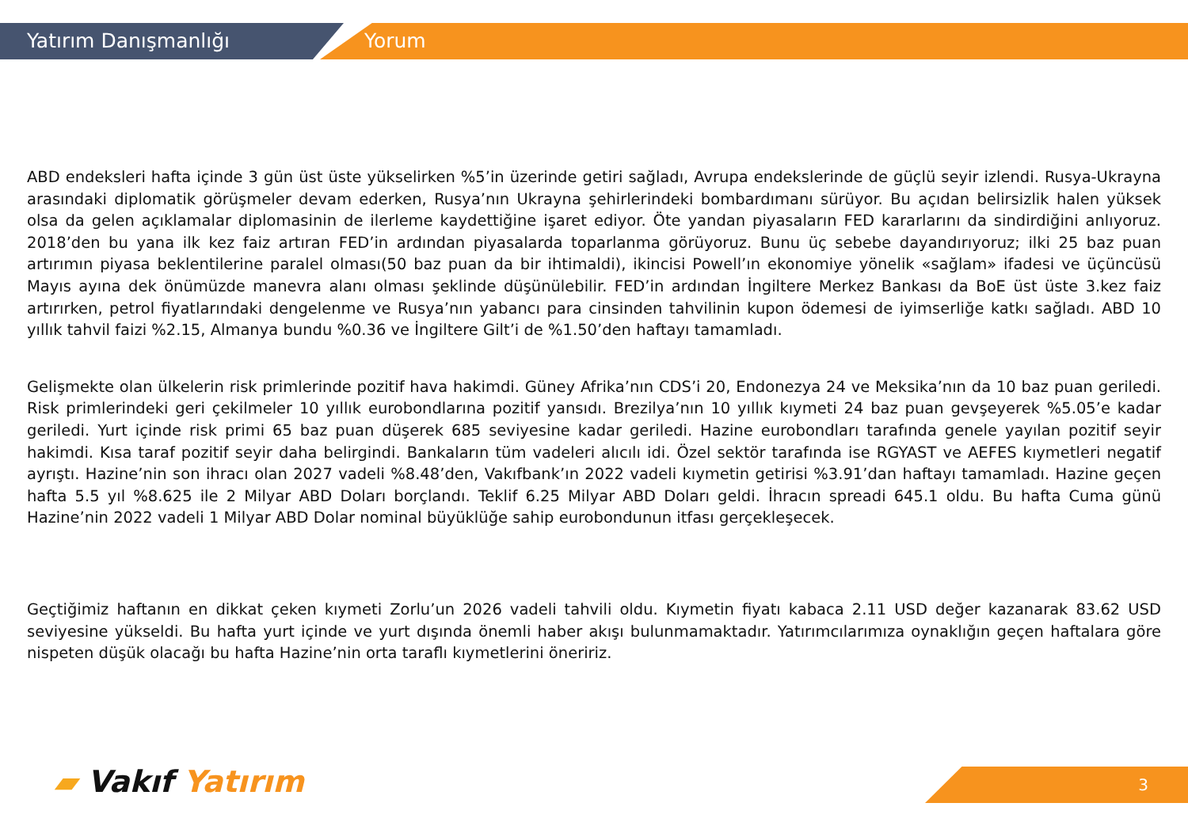Yatırım Danışmanlığı Yorum
ABD endeksleri hafta içinde 3 gün üst üste yükselirken %5’in üzerinde getiri sağladı, Avrupa endekslerinde de güçlü seyir izlendi. Rusya-Ukrayna arasındaki diplomatik görüşmeler devam ederken, Rusya’nın Ukrayna şehirlerindeki bombardımanı sürüyor. Bu açıdan belirsizlik halen yüksek olsa da gelen açıklamalar diplomasinin de ilerleme kaydettiğine işaret ediyor. Öte yandan piyasaların FED kararlarını da sindirdiğini anlıyoruz. 2018’den bu yana ilk kez faiz artıran FED’in ardından piyasalarda toparlanma görüyoruz. Bunu üç sebebe dayandırıyoruz; ilki 25 baz puan artırımın piyasa beklentilerine paralel olması(50 baz puan da bir ihtimaldi), ikincisi Powell’ın ekonomiye yönelik «sağlam» ifadesi ve üçüncüsü Mayıs ayına dek önümüzde manevra alanı olması şeklinde düşünülebilir. FED’in ardından İngiltere Merkez Bankası da BoE üst üste 3.kez faiz artırırken, petrol fiyatlarındaki dengelenme ve Rusya’nın yabancı para cinsinden tahvilinin kupon ödemesi de iyimserliğe katkı sağladı. ABD 10 yıllık tahvil faizi %2.15, Almanya bundu %0.36 ve İngiltere Gilt’i de %1.50’den haftayı tamamladı.
Gelişmekte olan ülkelerin risk primlerinde pozitif hava hakimdi. Güney Afrika’nın CDS’i 20, Endonezya 24 ve Meksika’nın da 10 baz puan geriledi. Risk primlerindeki geri çekilmeler 10 yıllık eurobondlarına pozitif yansıdı. Brezilya’nın 10 yıllık kıymeti 24 baz puan gevşeyerek %5.05’e kadar geriledi. Yurt içinde risk primi 65 baz puan düşerek 685 seviyesine kadar geriledi. Hazine eurobondları tarafında genele yayılan pozitif seyir hakimdi. Kısa taraf pozitif seyir daha belirgindi. Bankaların tüm vadeleri alıcılı idi. Özel sektör tarafında ise RGYAST ve AEFES kıymetleri negatif ayrıştı. Hazine’nin son ihracı olan 2027 vadeli %8.48’den, Vakıfbank’ın 2022 vadeli kıymetin getirisi %3.91’dan haftayı tamamladı. Hazine geçen hafta 5.5 yıl %8.625 ile 2 Milyar ABD Doları borçlandı. Teklif 6.25 Milyar ABD Doları geldi. İhracın spreadi 645.1 oldu. Bu hafta Cuma günü Hazine’nin 2022 vadeli 1 Milyar ABD Dolar nominal büyüklüğe sahip eurobondunun itfası gerçekleşecek.
Geçtiğimiz haftanın en dikkat çeken kıymeti Zorlu’un 2026 vadeli tahvili oldu. Kıymetin fiyatı kabaca 2.11 USD değer kazanarak 83.62 USD seviyesine yükseldi. Bu hafta yurt içinde ve yurt dışında önemli haber akışı bulunmamaktadır. Yatırımcılarımıza oynaklığın geçen haftalara göre nispeten düşük olacağı bu hafta Hazine’nin orta taraflı kıymetlerini öneririz.
▰ Vakıf Yatırım 3